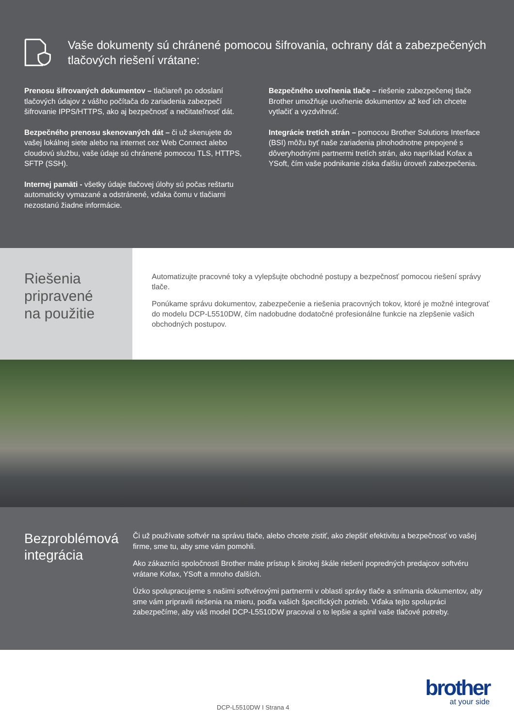Vaše dokumenty sú chránené pomocou šifrovania, ochrany dát a zabezpečených tlačových riešení vrátane:
Prenosu šifrovaných dokumentov – tlačiareň po odoslaní tlačových údajov z vášho počítača do zariadenia zabezpečí šifrovanie IPPS/HTTPS, ako aj bezpečnosť a nečitateľnosť dát.
Bezpečného prenosu skenovaných dát – či už skenujete do vašej lokálnej siete alebo na internet cez Web Connect alebo cloudovú službu, vaše údaje sú chránené pomocou TLS, HTTPS, SFTP (SSH).
Internej pamäti - všetky údaje tlačovej úlohy sú počas reštartu automaticky vymazané a odstránené, vďaka čomu v tlačiarni nezostanú žiadne informácie.
Bezpečného uvoľnenia tlače – riešenie zabezpečenej tlače Brother umožňuje uvoľnenie dokumentov až keď ich chcete vytlačiť a vyzdvihnúť.
Integrácie tretích strán – pomocou Brother Solutions Interface (BSI) môžu byť naše zariadenia plnohodnotne prepojené s dôveryhodnými partnermi tretích strán, ako napríklad Kofax a YSoft, čím vaše podnikanie získa ďalšiu úroveň zabezpečenia.
Riešenia pripravené na použitie
Automatizujte pracovné toky a vylepšujte obchodné postupy a bezpečnosť pomocou riešení správy tlače.
Ponúkame správu dokumentov, zabezpečenie a riešenia pracovných tokov, ktoré je možné integrovať do modelu DCP-L5510DW, čím nadobudne dodatočné profesionálne funkcie na zlepšenie vašich obchodných postupov.
Bezproblémová integrácia
Či už používate softvér na správu tlače, alebo chcete zistiť, ako zlepšiť efektivitu a bezpečnosť vo vašej firme, sme tu, aby sme vám pomohli.
Ako zákazníci spoločnosti Brother máte prístup k širokej škále riešení popredných predajcov softvéru vrátane Kofax, YSoft a mnoho ďalších.
Úzko spolupracujeme s našimi softvérovými partnermi v oblasti správy tlače a snímania dokumentov, aby sme vám pripravili riešenia na mieru, podľa vašich špecifických potrieb. Vďaka tejto spolupráci zabezpečíme, aby váš model DCP-L5510DW pracoval o to lepšie a splnil vaše tlačové potreby.
DCP-L5510DW I Strana 4
brother
at your side